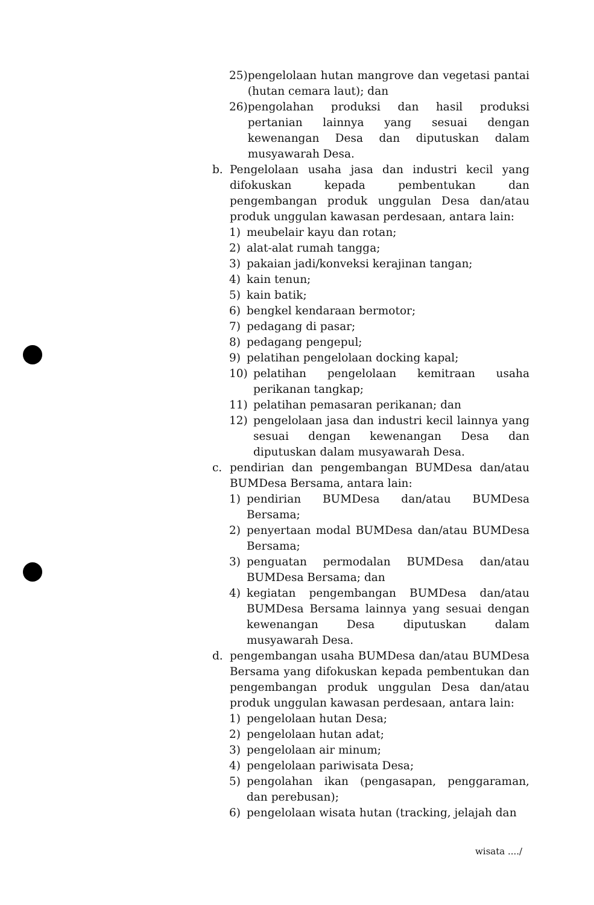25) pengelolaan hutan mangrove dan vegetasi pantai (hutan cemara laut); dan
26) pengolahan produksi dan hasil produksi pertanian lainnya yang sesuai dengan kewenangan Desa dan diputuskan dalam musyawarah Desa.
b. Pengelolaan usaha jasa dan industri kecil yang difokuskan kepada pembentukan dan pengembangan produk unggulan Desa dan/atau produk unggulan kawasan perdesaan, antara lain:
1) meubelair kayu dan rotan;
2) alat-alat rumah tangga;
3) pakaian jadi/konveksi kerajinan tangan;
4) kain tenun;
5) kain batik;
6) bengkel kendaraan bermotor;
7) pedagang di pasar;
8) pedagang pengepul;
9) pelatihan pengelolaan docking kapal;
10) pelatihan pengelolaan kemitraan usaha perikanan tangkap;
11) pelatihan pemasaran perikanan; dan
12) pengelolaan jasa dan industri kecil lainnya yang sesuai dengan kewenangan Desa dan diputuskan dalam musyawarah Desa.
c. pendirian dan pengembangan BUMDesa dan/atau BUMDesa Bersama, antara lain:
1) pendirian BUMDesa dan/atau BUMDesa Bersama;
2) penyertaan modal BUMDesa dan/atau BUMDesa Bersama;
3) penguatan permodalan BUMDesa dan/atau BUMDesa Bersama; dan
4) kegiatan pengembangan BUMDesa dan/atau BUMDesa Bersama lainnya yang sesuai dengan kewenangan Desa diputuskan dalam musyawarah Desa.
d. pengembangan usaha BUMDesa dan/atau BUMDesa Bersama yang difokuskan kepada pembentukan dan pengembangan produk unggulan Desa dan/atau produk unggulan kawasan perdesaan, antara lain:
1) pengelolaan hutan Desa;
2) pengelolaan hutan adat;
3) pengelolaan air minum;
4) pengelolaan pariwisata Desa;
5) pengolahan ikan (pengasapan, penggaraman, dan perebusan);
6) pengelolaan wisata hutan (tracking, jelajah dan
wisata ..../